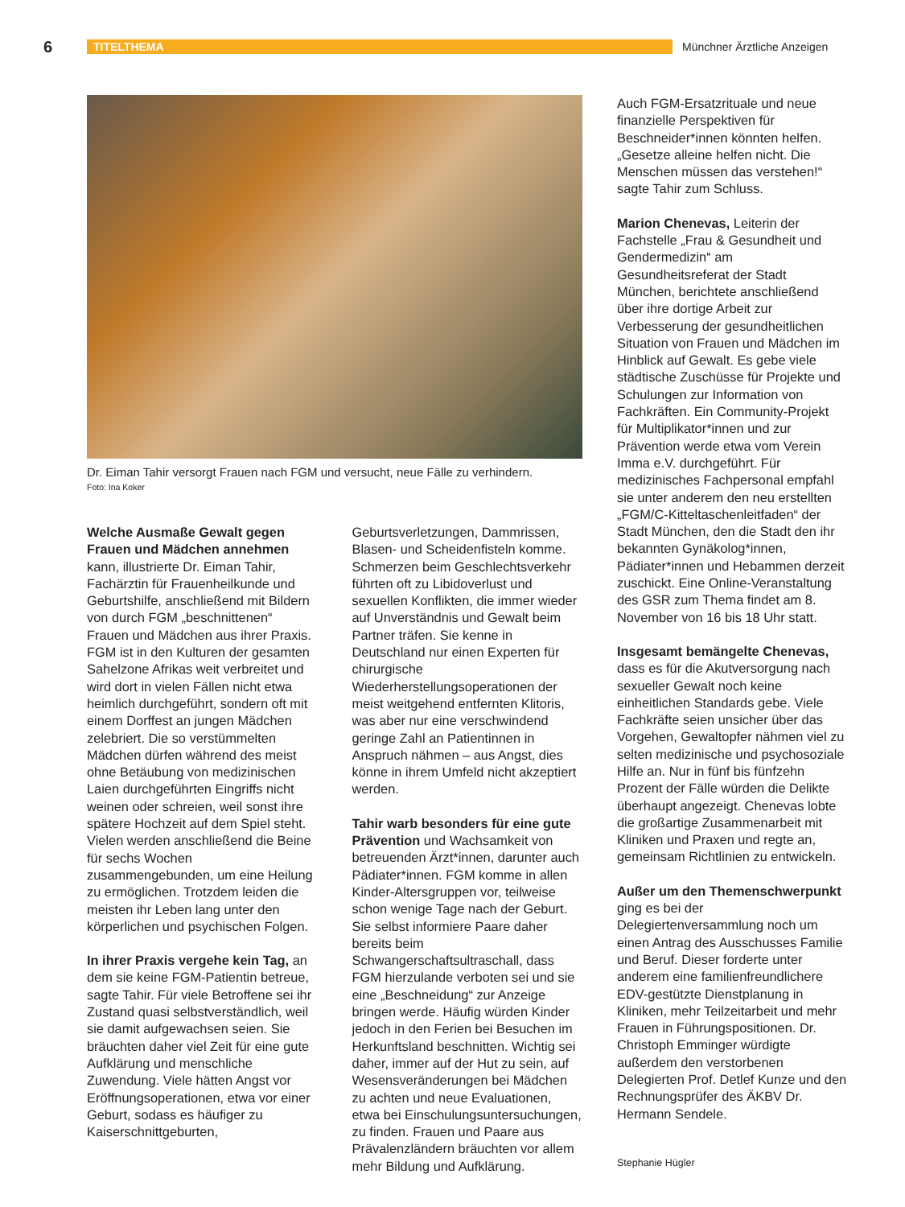6
TITELTHEMA Münchner Ärztliche Anzeigen
Dr. Eiman Tahir versorgt Frauen nach FGM und versucht, neue Fälle zu verhindern.
Foto: Ina Koker
Welche Ausmaße Gewalt gegen Frauen und Mädchen annehmen kann, illustrierte Dr. Eiman Tahir, Fachärztin für Frauenheilkunde und Geburtshilfe, anschließend mit Bildern von durch FGM „beschnittenen“ Frauen und Mädchen aus ihrer Praxis. FGM ist in den Kulturen der gesamten Sahelzone Afrikas weit verbreitet und wird dort in vielen Fällen nicht etwa heimlich durchgeführt, sondern oft mit einem Dorffest an jungen Mädchen zelebriert. Die so verstümmelten Mädchen dürfen während des meist ohne Betäubung von medizinischen Laien durchgeführten Eingriffs nicht weinen oder schreien, weil sonst ihre spätere Hochzeit auf dem Spiel steht. Vielen werden anschließend die Beine für sechs Wochen zusammengebunden, um eine Heilung zu ermöglichen. Trotzdem leiden die meisten ihr Leben lang unter den körperlichen und psychischen Folgen.
In ihrer Praxis vergehe kein Tag, an dem sie keine FGM-Patientin betreue, sagte Tahir. Für viele Betroffene sei ihr Zustand quasi selbstverständlich, weil sie damit aufgewachsen seien. Sie bräuchten daher viel Zeit für eine gute Aufklärung und menschliche Zuwendung. Viele hätten Angst vor Eröffnungsoperationen, etwa vor einer Geburt, sodass es häufiger zu Kaiserschnittgeburten,
Geburtsverletzungen, Dammrissen, Blasen- und Scheidenfisteln komme. Schmerzen beim Geschlechtsverkehr führten oft zu Libidoverlust und sexuellen Konflikten, die immer wieder auf Unverständnis und Gewalt beim Partner träfen. Sie kenne in Deutschland nur einen Experten für chirurgische Wiederherstellungsoperationen der meist weitgehend entfernten Klitoris, was aber nur eine verschwindend geringe Zahl an Patientinnen in Anspruch nähmen – aus Angst, dies könne in ihrem Umfeld nicht akzeptiert werden.
Tahir warb besonders für eine gute Prävention und Wachsamkeit von betreuenden Ärzt*innen, darunter auch Pädiater*innen. FGM komme in allen Kinder-Altersgruppen vor, teilweise schon wenige Tage nach der Geburt. Sie selbst informiere Paare daher bereits beim Schwangerschaftsultraschall, dass FGM hierzulande verboten sei und sie eine „Beschneidung“ zur Anzeige bringen werde. Häufig würden Kinder jedoch in den Ferien bei Besuchen im Herkunftsland beschnitten. Wichtig sei daher, immer auf der Hut zu sein, auf Wesensveränderungen bei Mädchen zu achten und neue Evaluationen, etwa bei Einschulungsuntersuchungen, zu finden. Frauen und Paare aus Prävalenzländern bräuchten vor allem mehr Bildung und Aufklärung.
Auch FGM-Ersatzrituale und neue finanzielle Perspektiven für Beschneider*innen könnten helfen. „Gesetze alleine helfen nicht. Die Menschen müssen das verstehen!“ sagte Tahir zum Schluss.
Marion Chenevas, Leiterin der Fachstelle „Frau & Gesundheit und Gendermedizin“ am Gesundheitsreferat der Stadt München, berichtete anschließend über ihre dortige Arbeit zur Verbesserung der gesundheitlichen Situation von Frauen und Mädchen im Hinblick auf Gewalt. Es gebe viele städtische Zuschüsse für Projekte und Schulungen zur Information von Fachkräften. Ein Community-Projekt für Multiplikator*innen und zur Prävention werde etwa vom Verein Imma e.V. durchgeführt. Für medizinisches Fachpersonal empfahl sie unter anderem den neu erstellten „FGM/C-Kitteltaschenleitfaden“ der Stadt München, den die Stadt den ihr bekannten Gynäkolog*innen, Pädiater*innen und Hebammen derzeit zuschickt. Eine Online-Veranstaltung des GSR zum Thema findet am 8. November von 16 bis 18 Uhr statt.
Insgesamt bemängelte Chenevas, dass es für die Akutversorgung nach sexueller Gewalt noch keine einheitlichen Standards gebe. Viele Fachkräfte seien unsicher über das Vorgehen, Gewaltopfer nähmen viel zu selten medizinische und psychosoziale Hilfe an. Nur in fünf bis fünfzehn Prozent der Fälle würden die Delikte überhaupt angezeigt. Chenevas lobte die großartige Zusammenarbeit mit Kliniken und Praxen und regte an, gemeinsam Richtlinien zu entwickeln.
Außer um den Themenschwerpunkt ging es bei der Delegiertenversammlung noch um einen Antrag des Ausschusses Familie und Beruf. Dieser forderte unter anderem eine familienfreundlichere EDV-gestützte Dienstplanung in Kliniken, mehr Teilzeitarbeit und mehr Frauen in Führungspositionen. Dr. Christoph Emminger würdigte außerdem den verstorbenen Delegierten Prof. Detlef Kunze und den Rechnungsprüfer des ÄKBV Dr. Hermann Sendele.
Stephanie Hügler